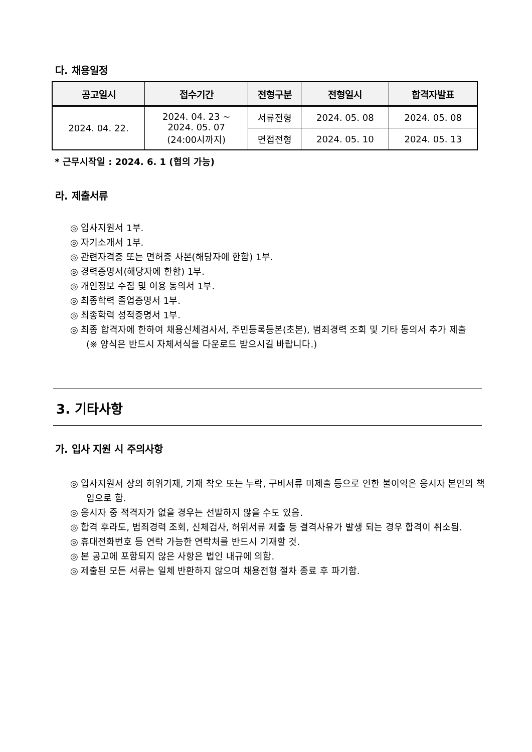다. 채용일정
| 공고일시 | 접수기간 | 전형구분 | 전형일시 | 합격자발표 |
| --- | --- | --- | --- | --- |
| 2024. 04. 22. | 2024. 04. 23 ~ 2024. 05. 07 (24:00시까지) | 서류전형 | 2024. 05. 08 | 2024. 05. 08 |
| | | 면접전형 | 2024. 05. 10 | 2024. 05. 13 |
* 근무시작일 : 2024. 6. 1 (협의 가능)
라. 제출서류
◎ 입사지원서 1부.
◎ 자기소개서 1부.
◎ 관련자격증 또는 면허증 사본(해당자에 한함) 1부.
◎ 경력증명서(해당자에 한함) 1부.
◎ 개인정보 수집 및 이용 동의서 1부.
◎ 최종학력 졸업증명서 1부.
◎ 최종학력 성적증명서 1부.
◎ 최종 합격자에 한하여 채용신체검사서, 주민등록등본(초본), 범죄경력 조회 및 기타 동의서 추가 제출
(※ 양식은 반드시 자체서식을 다운로드 받으시길 바랍니다.)
3. 기타사항
가. 입사 지원 시 주의사항
◎ 입사지원서 상의 허위기재, 기재 착오 또는 누락, 구비서류 미제출 등으로 인한 불이익은 응시자 본인의 책임으로 함.
◎ 응시자 중 적격자가 없을 경우는 선발하지 않을 수도 있음.
◎ 합격 후라도, 범죄경력 조회, 신체검사, 허위서류 제출 등 결격사유가 발생 되는 경우 합격이 취소됨.
◎ 휴대전화번호 등 연락 가능한 연락처를 반드시 기재할 것.
◎ 본 공고에 포함되지 않은 사항은 법인 내규에 의함.
◎ 제출된 모든 서류는 일체 반환하지 않으며 채용전형 절차 종료 후 파기함.